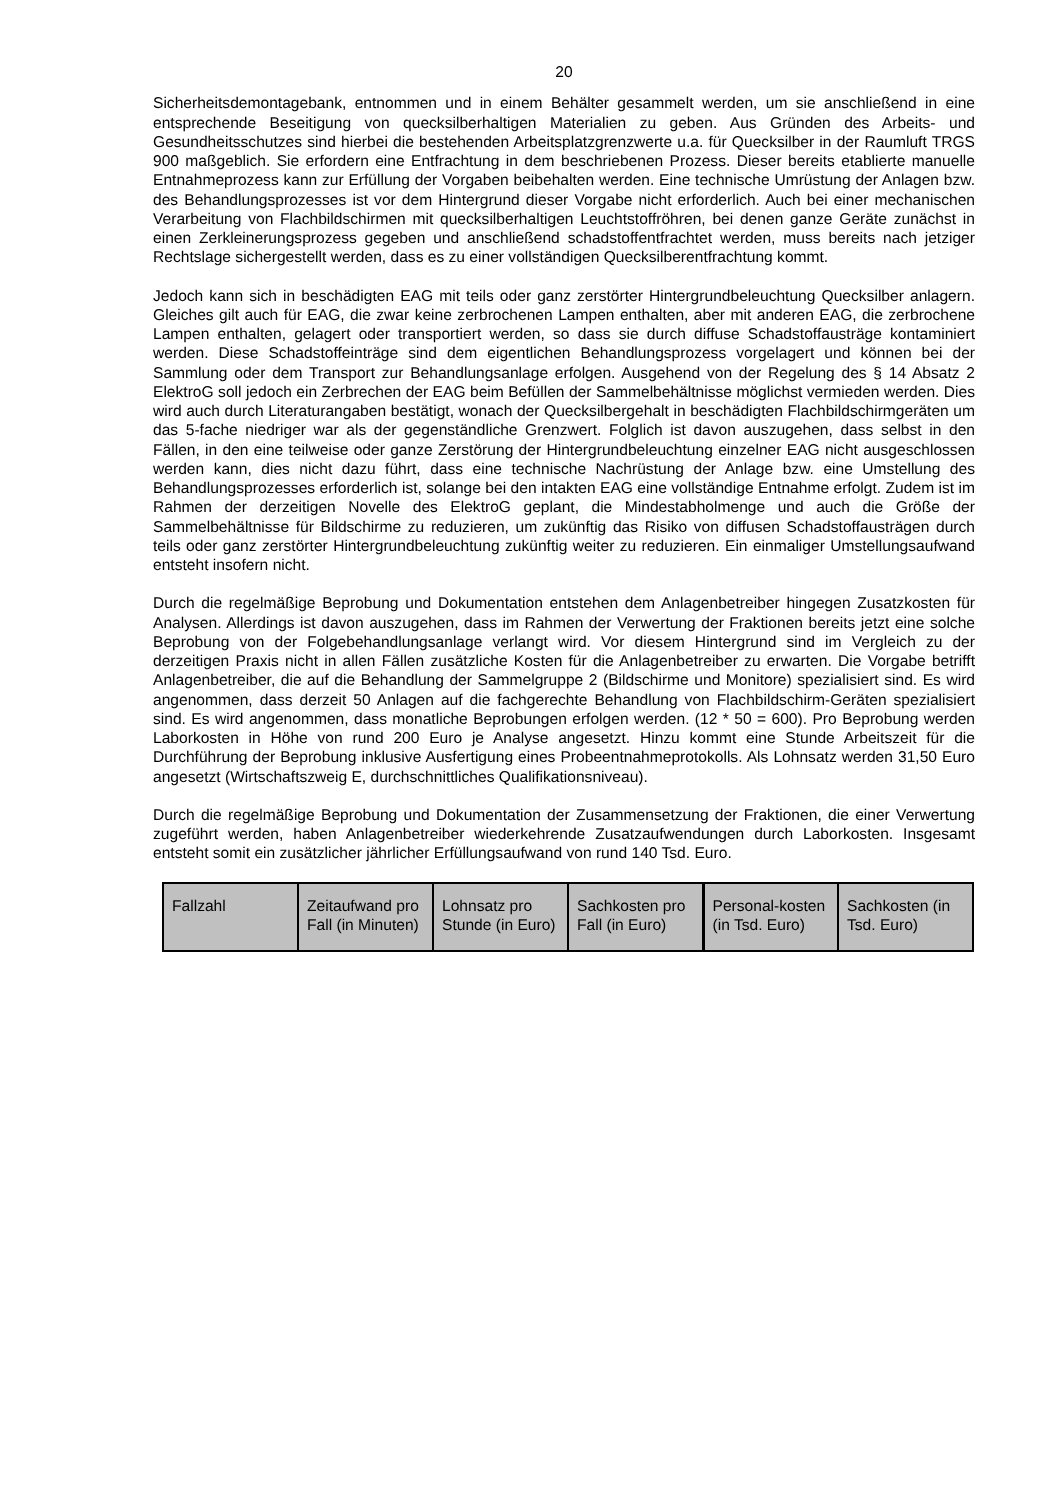20
Sicherheitsdemontagebank, entnommen und in einem Behälter gesammelt werden, um sie anschließend in eine entsprechende Beseitigung von quecksilberhaltigen Materialien zu geben. Aus Gründen des Arbeits- und Gesundheitsschutzes sind hierbei die bestehenden Arbeitsplatzgrenzwerte u.a. für Quecksilber in der Raumluft TRGS 900 maßgeblich. Sie erfordern eine Entfrachtung in dem beschriebenen Prozess. Dieser bereits etablierte manuelle Entnahmeprozess kann zur Erfüllung der Vorgaben beibehalten werden. Eine technische Umrüstung der Anlagen bzw. des Behandlungsprozesses ist vor dem Hintergrund dieser Vorgabe nicht erforderlich. Auch bei einer mechanischen Verarbeitung von Flachbildschirmen mit quecksilberhaltigen Leuchtstoffröhren, bei denen ganze Geräte zunächst in einen Zerkleinerungsprozess gegeben und anschließend schadstoffentfrachtet werden, muss bereits nach jetziger Rechtslage sichergestellt werden, dass es zu einer vollständigen Quecksilberentfrachtung kommt.
Jedoch kann sich in beschädigten EAG mit teils oder ganz zerstörter Hintergrundbeleuchtung Quecksilber anlagern. Gleiches gilt auch für EAG, die zwar keine zerbrochenen Lampen enthalten, aber mit anderen EAG, die zerbrochene Lampen enthalten, gelagert oder transportiert werden, so dass sie durch diffuse Schadstoffausträge kontaminiert werden. Diese Schadstoffeinträge sind dem eigentlichen Behandlungsprozess vorgelagert und können bei der Sammlung oder dem Transport zur Behandlungsanlage erfolgen. Ausgehend von der Regelung des § 14 Absatz 2 ElektroG soll jedoch ein Zerbrechen der EAG beim Befüllen der Sammelbehältnisse möglichst vermieden werden. Dies wird auch durch Literaturangaben bestätigt, wonach der Quecksilbergehalt in beschädigten Flachbildschirmgeräten um das 5-fache niedriger war als der gegenständliche Grenzwert. Folglich ist davon auszugehen, dass selbst in den Fällen, in den eine teilweise oder ganze Zerstörung der Hintergrundbeleuchtung einzelner EAG nicht ausgeschlossen werden kann, dies nicht dazu führt, dass eine technische Nachrüstung der Anlage bzw. eine Umstellung des Behandlungsprozesses erforderlich ist, solange bei den intakten EAG eine vollständige Entnahme erfolgt. Zudem ist im Rahmen der derzeitigen Novelle des ElektroG geplant, die Mindestabholmenge und auch die Größe der Sammelbehältnisse für Bildschirme zu reduzieren, um zukünftig das Risiko von diffusen Schadstoffausträgen durch teils oder ganz zerstörter Hintergrundbeleuchtung zukünftig weiter zu reduzieren. Ein einmaliger Umstellungsaufwand entsteht insofern nicht.
Durch die regelmäßige Beprobung und Dokumentation entstehen dem Anlagenbetreiber hingegen Zusatzkosten für Analysen. Allerdings ist davon auszugehen, dass im Rahmen der Verwertung der Fraktionen bereits jetzt eine solche Beprobung von der Folgebehandlungsanlage verlangt wird. Vor diesem Hintergrund sind im Vergleich zu der derzeitigen Praxis nicht in allen Fällen zusätzliche Kosten für die Anlagenbetreiber zu erwarten. Die Vorgabe betrifft Anlagenbetreiber, die auf die Behandlung der Sammelgruppe 2 (Bildschirme und Monitore) spezialisiert sind. Es wird angenommen, dass derzeit 50 Anlagen auf die fachgerechte Behandlung von Flachbildschirm-Geräten spezialisiert sind. Es wird angenommen, dass monatliche Beprobungen erfolgen werden. (12 * 50 = 600). Pro Beprobung werden Laborkosten in Höhe von rund 200 Euro je Analyse angesetzt. Hinzu kommt eine Stunde Arbeitszeit für die Durchführung der Beprobung inklusive Ausfertigung eines Probeentnahmeprotokolls. Als Lohnsatz werden 31,50 Euro angesetzt (Wirtschaftszweig E, durchschnittliches Qualifikationsniveau).
Durch die regelmäßige Beprobung und Dokumentation der Zusammensetzung der Fraktionen, die einer Verwertung zugeführt werden, haben Anlagenbetreiber wiederkehrende Zusatzaufwendungen durch Laborkosten. Insgesamt entsteht somit ein zusätzlicher jährlicher Erfüllungsaufwand von rund 140 Tsd. Euro.
| Fallzahl | Zeitaufwand pro Fall (in Minuten) | Lohnsatz pro Stunde (in Euro) | Sachkosten pro Fall (in Euro) | Personal-kosten (in Tsd. Euro) | Sachkosten (in Tsd. Euro) |
| --- | --- | --- | --- | --- | --- |